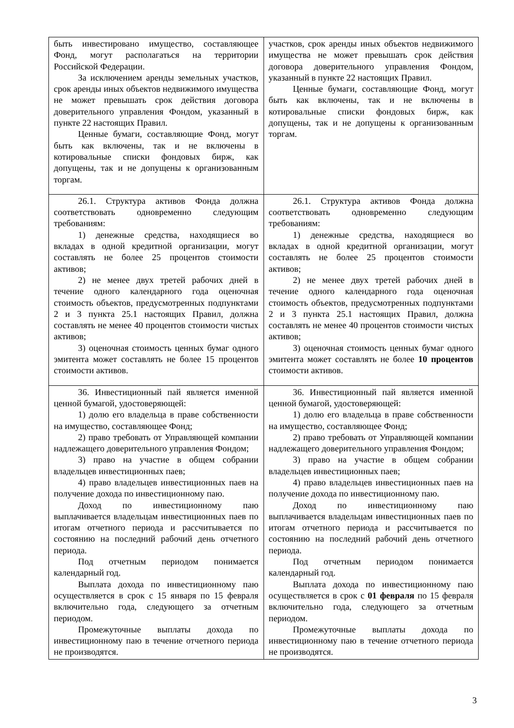| быть инвестировано имущество, составляющее Фонд, могут располагаться на территории Российской Федерации. За исключением аренды земельных участков, срок аренды иных объектов недвижимого имущества не может превышать срок действия договора доверительного управления Фондом, указанный в пункте 22 настоящих Правил. Ценные бумаги, составляющие Фонд, могут быть как включены, так и не включены в котировальные списки фондовых бирж, как допущены, так и не допущены к организованным торгам. | участков, срок аренды иных объектов недвижимого имущества не может превышать срок действия договора доверительного управления Фондом, указанный в пункте 22 настоящих Правил. Ценные бумаги, составляющие Фонд, могут быть как включены, так и не включены в котировальные списки фондовых бирж, как допущены, так и не допущены к организованным торгам. |
| 26.1. Структура активов Фонда должна соответствовать одновременно следующим требованиям: 1) денежные средства, находящиеся во вкладах в одной кредитной организации, могут составлять не более 25 процентов стоимости активов; 2) не менее двух третей рабочих дней в течение одного календарного года оценочная стоимость объектов, предусмотренных подпунктами 2 и 3 пункта 25.1 настоящих Правил, должна составлять не менее 40 процентов стоимости чистых активов; 3) оценочная стоимость ценных бумаг одного эмитента может составлять не более 15 процентов стоимости активов. | 26.1. Структура активов Фонда должна соответствовать одновременно следующим требованиям: 1) денежные средства, находящиеся во вкладах в одной кредитной организации, могут составлять не более 25 процентов стоимости активов; 2) не менее двух третей рабочих дней в течение одного календарного года оценочная стоимость объектов, предусмотренных подпунктами 2 и 3 пункта 25.1 настоящих Правил, должна составлять не менее 40 процентов стоимости чистых активов; 3) оценочная стоимость ценных бумаг одного эмитента может составлять не более 10 процентов стоимости активов. |
| 36. Инвестиционный пай является именной ценной бумагой, удостоверяющей: 1) долю его владельца в праве собственности на имущество, составляющее Фонд; 2) право требовать от Управляющей компании надлежащего доверительного управления Фондом; 3) право на участие в общем собрании владельцев инвестиционных паев; 4) право владельцев инвестиционных паев на получение дохода по инвестиционному паю. Доход по инвестиционному паю выплачивается владельцам инвестиционных паев по итогам отчетного периода и рассчитывается по состоянию на последний рабочий день отчетного периода. Под отчетным периодом понимается календарный год. Выплата дохода по инвестиционному паю осуществляется в срок с 15 января по 15 февраля включительно года, следующего за отчетным периодом. Промежуточные выплаты дохода по инвестиционному паю в течение отчетного периода не производятся. | 36. Инвестиционный пай является именной ценной бумагой, удостоверяющей: 1) долю его владельца в праве собственности на имущество, составляющее Фонд; 2) право требовать от Управляющей компании надлежащего доверительного управления Фондом; 3) право на участие в общем собрании владельцев инвестиционных паев; 4) право владельцев инвестиционных паев на получение дохода по инвестиционному паю. Доход по инвестиционному паю выплачивается владельцам инвестиционных паев по итогам отчетного периода и рассчитывается по состоянию на последний рабочий день отчетного периода. Под отчетным периодом понимается календарный год. Выплата дохода по инвестиционному паю осуществляется в срок с 01 февраля по 15 февраля включительно года, следующего за отчетным периодом. Промежуточные выплаты дохода по инвестиционному паю в течение отчетного периода не производятся. |
3